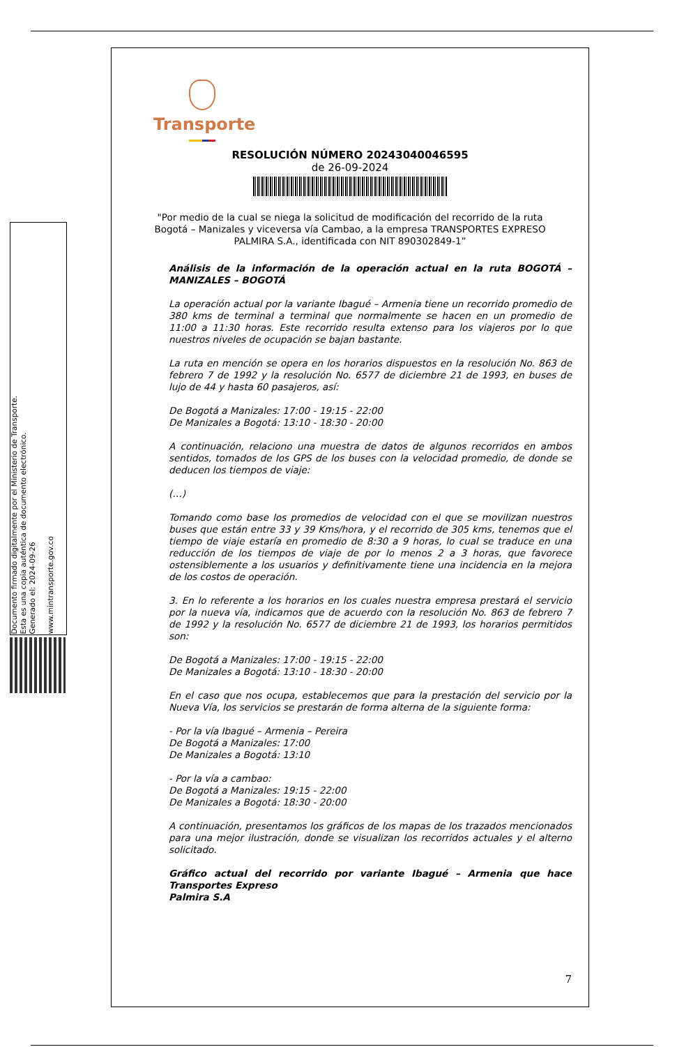Documento firmado digitalmente por el Ministerio de Transporte.
Esta es una copia auténtica de documento electrónico.
Generado el: 2024-09-26
www.mintransporte.gov.co
Transporte
RESOLUCIÓN NÚMERO 20243040046595
de 26-09-2024
"Por medio de la cual se niega la solicitud de modificación del recorrido de la ruta Bogotá – Manizales y viceversa vía Cambao, a la empresa TRANSPORTES EXPRESO PALMIRA S.A., identificada con NIT 890302849-1”
Análisis de la información de la operación actual en la ruta BOGOTÁ – MANIZALES – BOGOTÁ
La operación actual por la variante Ibagué – Armenia tiene un recorrido promedio de 380 kms de terminal a terminal que normalmente se hacen en un promedio de 11:00 a 11:30 horas. Este recorrido resulta extenso para los viajeros por lo que nuestros niveles de ocupación se bajan bastante.
La ruta en mención se opera en los horarios dispuestos en la resolución No. 863 de febrero 7 de 1992 y la resolución No. 6577 de diciembre 21 de 1993, en buses de lujo de 44 y hasta 60 pasajeros, así:
De Bogotá a Manizales: 17:00 - 19:15 - 22:00
De Manizales a Bogotá: 13:10 - 18:30 - 20:00
A continuación, relaciono una muestra de datos de algunos recorridos en ambos sentidos, tomados de los GPS de los buses con la velocidad promedio, de donde se deducen los tiempos de viaje:
(…)
Tomando como base los promedios de velocidad con el que se movilizan nuestros buses que están entre 33 y 39 Kms/hora, y el recorrido de 305 kms, tenemos que el tiempo de viaje estaría en promedio de 8:30 a 9 horas, lo cual se traduce en una reducción de los tiempos de viaje de por lo menos 2 a 3 horas, que favorece ostensiblemente a los usuarios y definitivamente tiene una incidencia en la mejora de los costos de operación.
3. En lo referente a los horarios en los cuales nuestra empresa prestará el servicio por la nueva vía, indicamos que de acuerdo con la resolución No. 863 de febrero 7 de 1992 y la resolución No. 6577 de diciembre 21 de 1993, los horarios permitidos son:
De Bogotá a Manizales: 17:00 - 19:15 - 22:00
De Manizales a Bogotá: 13:10 - 18:30 - 20:00
En el caso que nos ocupa, establecemos que para la prestación del servicio por la Nueva Vía, los servicios se prestarán de forma alterna de la siguiente forma:
- Por la vía Ibagué – Armenia – Pereira
De Bogotá a Manizales: 17:00
De Manizales a Bogotá: 13:10
- Por la vía a cambao:
De Bogotá a Manizales: 19:15 - 22:00
De Manizales a Bogotá: 18:30 - 20:00
A continuación, presentamos los gráficos de los mapas de los trazados mencionados para una mejor ilustración, donde se visualizan los recorridos actuales y el alterno solicitado.
Gráfico actual del recorrido por variante Ibagué – Armenia que hace Transportes Expreso
Palmira S.A
7